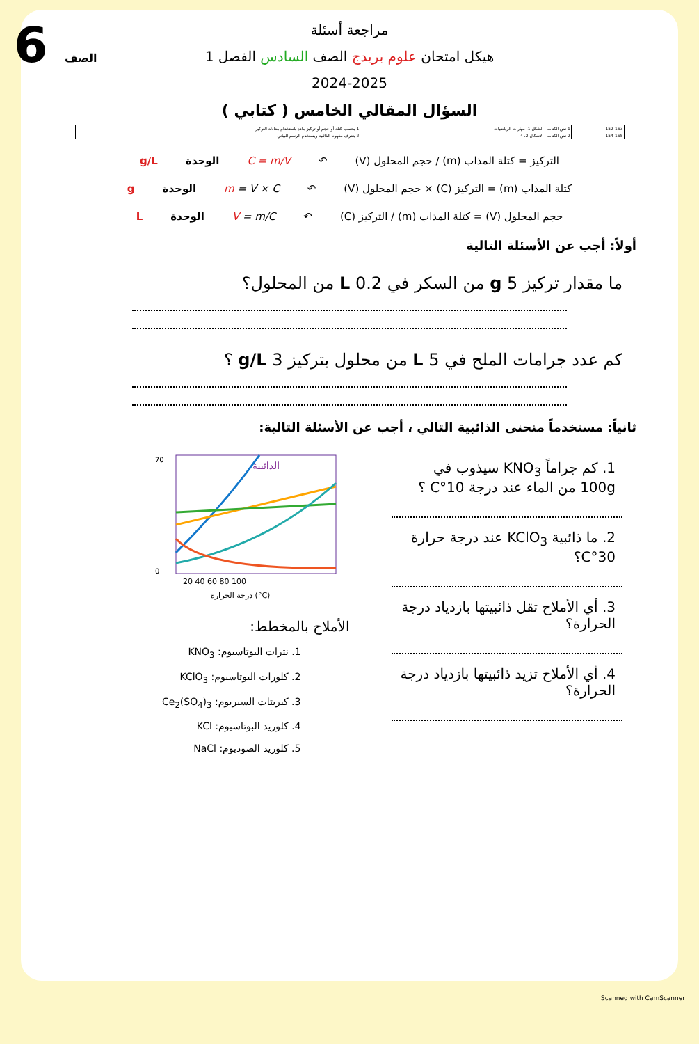6 الصف
مراجعة أسئلة
هيكل امتحان علوم بريدج الصف السادس الفصل 1
2024-2025
السؤال المقالي الخامس ( كتابي )
| 152-153 | 1 نص الكتاب - الشكل 1، مهارات الرياضيات | 1 يحسب كتلة أو حجم أو تركيز مادة باستخدام معادلة التركيز |
| 154-155 | 2 نص الكتاب - الأشكال 2، 4 | 2 يتعرف مفهوم الذائبية ويستخدم الرسم البياني |
التركيز = كتلة المذاب (m) / حجم المحلول (V) ↶ C = m/V الوحدة g/L
كتلة المذاب (m) = التركيز (C) × حجم المحلول (V) ↶ m = V × C الوحدة g
حجم المحلول (V) = كتلة المذاب (m) / التركيز (C) ↶ V = m/C الوحدة L
أولاً: أجب عن الأسئلة التالية
ما مقدار تركيز g 5 من السكر في L 0.2 من المحلول؟
كم عدد جرامات الملح في L 5 من محلول بتركيز g/L 3 ؟
ثانياً: مستخدماً منحنى الذائبية التالي ، أجب عن الأسئلة التالية:
1. كم جراماً KNO<sub>3</sub> سيذوب في 100g من الماء عند درجة 10°C ؟
2. ما ذائبية KClO<sub>3</sub> عند درجة حرارة 30°C؟
3. أي الأملاح تقل ذائبيتها بازدياد درجة الحرارة؟
4. أي الأملاح تزيد ذائبيتها بازدياد درجة الحرارة؟
الذائبية
درجة الحرارة (°C)
20 40 60 80 100
70
0
الأملاح بالمخطط:
1. نترات البوتاسيوم: KNO<sub>3</sub>
2. كلورات البوتاسيوم: KClO<sub>3</sub>
3. كبريتات السيريوم: Ce<sub>2</sub>(SO<sub>4</sub>)<sub>3</sub>
4. كلوريد البوتاسيوم: KCl
5. كلوريد الصوديوم: NaCl
Scanned with CamScanner